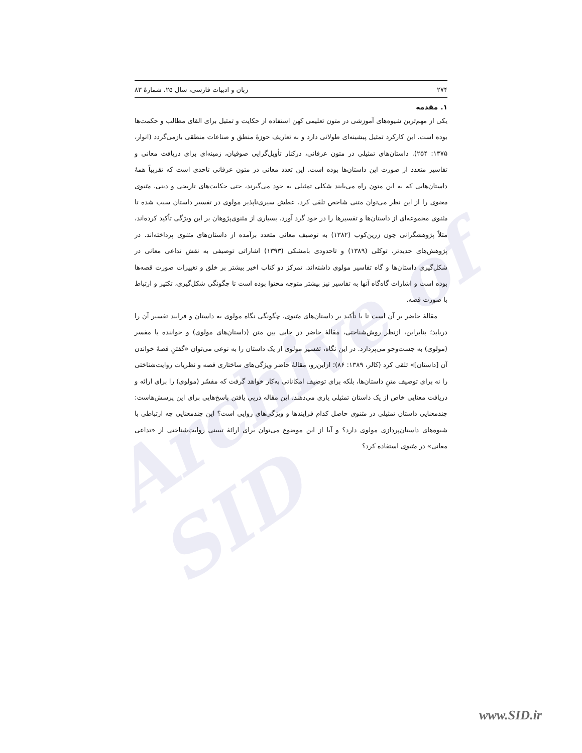Archive of SID
۲۷۴ زبان و ادبیات فارسی، سال ۲۵، شمارهٔ ۸۳
۱. مقدمه
یکی از مهم‌ترین شیوه‌های آموزشی در متون تعلیمی کهن استفاده از حکایت و تمثیل برای القای مطالب و حکمت‌ها بوده است. این کارکرد تمثیل پیشینه‌ای طولانی دارد و به تعاریف حوزهٔ منطق و صناعات منطقی بازمی‌گردد (انوار، ۱۳۷۵: ۲۵۴). داستان‌های تمثیلی در متون عرفانی، درکنار تأویل‌گرایی صوفیان، زمینه‌ای برای دریافت معانی و تفاسیر متعدد از صورت این داستان‌ها بوده است. این تعدد معانی در متون عرفانی تاحدی است که تقریباً همهٔ داستان‌هایی که به این متون راه می‌یابند شکلی تمثیلی به خود می‌گیرند، حتی حکایت‌های تاریخی و دینی. مثنوی معنوی را از این نظر می‌توان متنی شاخص تلقی کرد. عطش سیری‌ناپذیر مولوی در تفسیر داستان سبب شده تا مثنوی مجموعه‌ای از داستان‌ها و تفسیرها را در خود گرد آورد. بسیاری از مثنوی‌پژوهان بر این ویژگی تأکید کرده‌اند، مثلاً پژوهشگرانی چون زرین‌کوب (۱۳۸۲) به توصیف معانی متعدد برآمده از داستان‌های مثنوی پرداخته‌اند. در پژوهش‌های جدیدتر، توکلی (۱۳۸۹) و تاحدودی بامشکی (۱۳۹۳) اشاراتی توصیفی به نقش تداعی معانی در شکل‌گیری داستان‌ها و گاه تفاسیر مولوی داشته‌اند. تمرکز دو کتاب اخیر بیشتر بر خلق و تغییرات صورت قصه‌ها بوده است و اشارات گاه‌گاه آنها به تفاسیر نیز بیشتر متوجه محتوا بوده است تا چگونگی شکل‌گیری، تکثیر و ارتباط با صورت قصه.
مقالهٔ حاضر بر آن است تا با تأکید بر داستان‌های مثنوی، چگونگی نگاه مولوی به داستان و فرایند تفسیر آن را دریابد؛ بنابراین، ازنظر روش‌شناختی، مقالهٔ حاضر در جایی بین متن (داستان‌های مولوی) و خواننده یا مفسر (مولوی) به جست‌وجو می‌پردازد. در این نگاه، تفسیر مولوی از یک داستان را به نوعی می‌توان «گفتنِ قصهٔ خواندن آن [داستان]» تلقی کرد (کالر، ۱۳۸۹: ۸۶)؛ ازاین‌رو، مقالهٔ حاضر ویژگی‌های ساختاری قصه و نظریات روایت‌شناختی را نه برای توصیف متنِ داستان‌ها، بلکه برای توصیف امکاناتی به‌کار خواهد گرفت که مفسّر (مولوی) را برای ارائه و دریافت معنایی خاص از یک داستان تمثیلی یاری می‌دهند. این مقاله درپی یافتن پاسخ‌هایی برای این پرسش‌هاست: چندمعنایی داستان تمثیلی در مثنوی حاصل کدام فرایندها و ویژگی‌های روایی است؟ این چندمعنایی چه ارتباطی با شیوه‌های داستان‌پردازی مولوی دارد؟ و آیا از این موضوع می‌توان برای ارائهٔ تبیینی روایت‌شناختی از «تداعی معانی» در مثنوی استفاده کرد؟
www.SID.ir